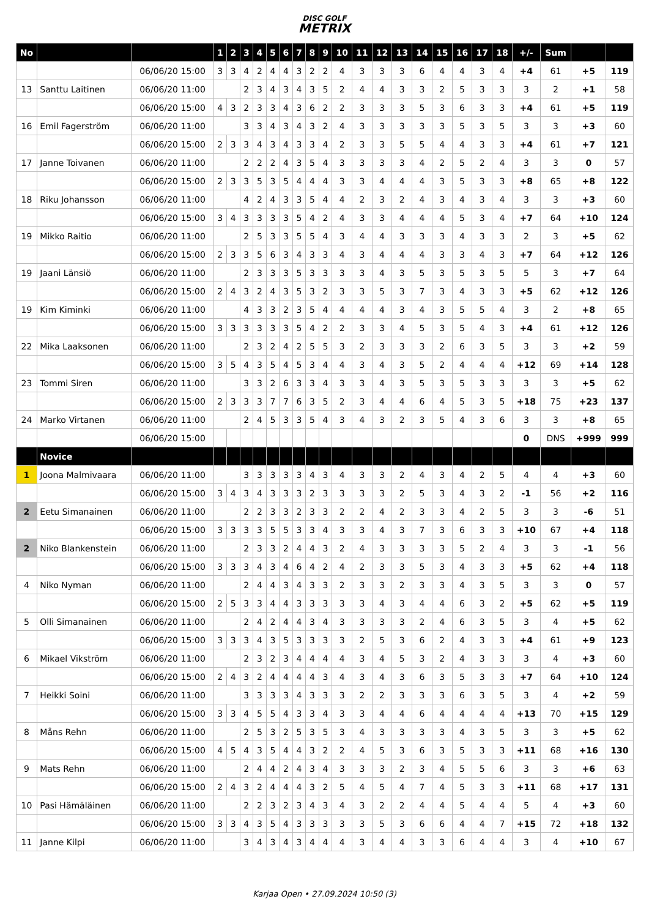DISC GOLF
METRIX
| No | | | 1 | 2 | 3 | 4 | 5 | 6 | 7 | 8 | 9 | 10 | 11 | 12 | 13 | 14 | 15 | 16 | 17 | 18 | +/- | Sum | | |
| --- | --- | --- | --- | --- | --- | --- | --- | --- | --- | --- | --- | --- | --- | --- | --- | --- | --- | --- | --- | --- | --- | --- | --- | --- |
| | | 06/06/20 15:00 | 3 | 3 | 4 | 2 | 4 | 4 | 3 | 2 | 2 | 4 | 3 | 3 | 3 | 6 | 4 | 4 | 3 | 4 | +4 | 61 | +5 | 119 |
| 13 | Santtu Laitinen | 06/06/20 11:00 | | | 2 | 3 | 4 | 3 | 4 | 3 | 5 | 2 | 4 | 4 | 3 | 3 | 2 | 5 | 3 | 3 | 3 | 2 | +1 | 58 |
| | | 06/06/20 15:00 | 4 | 3 | 2 | 3 | 3 | 4 | 3 | 6 | 2 | 2 | 3 | 3 | 3 | 5 | 3 | 6 | 3 | 3 | +4 | 61 | +5 | 119 |
| 16 | Emil Fagerström | 06/06/20 11:00 | | | 3 | 3 | 4 | 3 | 4 | 3 | 2 | 4 | 3 | 3 | 3 | 3 | 3 | 5 | 3 | 5 | 3 | 3 | +3 | 60 |
| | | 06/06/20 15:00 | 2 | 3 | 3 | 4 | 3 | 4 | 3 | 3 | 4 | 2 | 3 | 3 | 5 | 5 | 4 | 4 | 3 | 3 | +4 | 61 | +7 | 121 |
| 17 | Janne Toivanen | 06/06/20 11:00 | | | 2 | 2 | 2 | 4 | 3 | 5 | 4 | 3 | 3 | 3 | 3 | 4 | 2 | 5 | 2 | 4 | 3 | 3 | 0 | 57 |
| | | 06/06/20 15:00 | 2 | 3 | 3 | 5 | 3 | 5 | 4 | 4 | 4 | 3 | 3 | 4 | 4 | 4 | 3 | 5 | 3 | 3 | +8 | 65 | +8 | 122 |
| 18 | Riku Johansson | 06/06/20 11:00 | | | 4 | 2 | 4 | 3 | 3 | 5 | 4 | 4 | 2 | 3 | 2 | 4 | 3 | 4 | 3 | 4 | 3 | 3 | +3 | 60 |
| | | 06/06/20 15:00 | 3 | 4 | 3 | 3 | 3 | 3 | 5 | 4 | 2 | 4 | 3 | 3 | 4 | 4 | 4 | 5 | 3 | 4 | +7 | 64 | +10 | 124 |
| 19 | Mikko Raitio | 06/06/20 11:00 | | | 2 | 5 | 3 | 3 | 5 | 5 | 4 | 3 | 4 | 4 | 3 | 3 | 3 | 4 | 3 | 3 | 2 | 3 | +5 | 62 |
| | | 06/06/20 15:00 | 2 | 3 | 3 | 5 | 6 | 3 | 4 | 3 | 3 | 4 | 3 | 4 | 4 | 4 | 3 | 3 | 4 | 3 | +7 | 64 | +12 | 126 |
| 19 | Jaani Länsiö | 06/06/20 11:00 | | | 2 | 3 | 3 | 3 | 5 | 3 | 3 | 3 | 3 | 4 | 3 | 5 | 3 | 5 | 3 | 5 | 5 | 3 | +7 | 64 |
| | | 06/06/20 15:00 | 2 | 4 | 3 | 2 | 4 | 3 | 5 | 3 | 2 | 3 | 3 | 5 | 3 | 7 | 3 | 4 | 3 | 3 | +5 | 62 | +12 | 126 |
| 19 | Kim Kiminki | 06/06/20 11:00 | | | 4 | 3 | 3 | 2 | 3 | 5 | 4 | 4 | 4 | 4 | 3 | 4 | 3 | 5 | 5 | 4 | 3 | 2 | +8 | 65 |
| | | 06/06/20 15:00 | 3 | 3 | 3 | 3 | 3 | 3 | 5 | 4 | 2 | 2 | 3 | 3 | 4 | 5 | 3 | 5 | 4 | 3 | +4 | 61 | +12 | 126 |
| 22 | Mika Laaksonen | 06/06/20 11:00 | | | 2 | 3 | 2 | 4 | 2 | 5 | 5 | 3 | 2 | 3 | 3 | 3 | 2 | 6 | 3 | 5 | 3 | 3 | +2 | 59 |
| | | 06/06/20 15:00 | 3 | 5 | 4 | 3 | 5 | 4 | 5 | 3 | 4 | 4 | 3 | 4 | 3 | 5 | 2 | 4 | 4 | 4 | +12 | 69 | +14 | 128 |
| 23 | Tommi Siren | 06/06/20 11:00 | | | 3 | 3 | 2 | 6 | 3 | 3 | 4 | 3 | 3 | 4 | 3 | 5 | 3 | 5 | 3 | 3 | 3 | 3 | +5 | 62 |
| | | 06/06/20 15:00 | 2 | 3 | 3 | 3 | 7 | 7 | 6 | 3 | 5 | 2 | 3 | 4 | 4 | 6 | 4 | 5 | 3 | 5 | +18 | 75 | +23 | 137 |
| 24 | Marko Virtanen | 06/06/20 11:00 | | | 2 | 4 | 5 | 3 | 3 | 5 | 4 | 3 | 4 | 3 | 2 | 3 | 5 | 4 | 3 | 6 | 3 | 3 | +8 | 65 |
| | | 06/06/20 15:00 | | | | | | | | | | | | | | | | | | | 0 | DNS | +999 | 999 |
| | Novice | | | | | | | | | | | | | | | | | | | | | | | |
| 1 | Joona Malmivaara | 06/06/20 11:00 | | | 3 | 3 | 3 | 3 | 3 | 4 | 3 | 4 | 3 | 3 | 2 | 4 | 3 | 4 | 2 | 5 | 4 | 4 | +3 | 60 |
| | | 06/06/20 15:00 | 3 | 4 | 3 | 4 | 3 | 3 | 3 | 2 | 3 | 3 | 3 | 3 | 2 | 5 | 3 | 4 | 3 | 2 | -1 | 56 | +2 | 116 |
| 2 | Eetu Simanainen | 06/06/20 11:00 | | | 2 | 2 | 3 | 3 | 2 | 3 | 3 | 2 | 2 | 4 | 2 | 3 | 3 | 4 | 2 | 5 | 3 | 3 | -6 | 51 |
| | | 06/06/20 15:00 | 3 | 3 | 3 | 3 | 5 | 5 | 3 | 3 | 4 | 3 | 3 | 4 | 3 | 7 | 3 | 6 | 3 | 3 | +10 | 67 | +4 | 118 |
| 2 | Niko Blankenstein | 06/06/20 11:00 | | | 2 | 3 | 3 | 2 | 4 | 4 | 3 | 2 | 4 | 3 | 3 | 3 | 3 | 5 | 2 | 4 | 3 | 3 | -1 | 56 |
| | | 06/06/20 15:00 | 3 | 3 | 3 | 4 | 3 | 4 | 6 | 4 | 2 | 4 | 2 | 3 | 3 | 5 | 3 | 4 | 3 | 3 | +5 | 62 | +4 | 118 |
| 4 | Niko Nyman | 06/06/20 11:00 | | | 2 | 4 | 4 | 3 | 4 | 3 | 3 | 2 | 3 | 3 | 2 | 3 | 3 | 4 | 3 | 5 | 3 | 3 | 0 | 57 |
| | | 06/06/20 15:00 | 2 | 5 | 3 | 3 | 4 | 4 | 3 | 3 | 3 | 3 | 3 | 4 | 3 | 4 | 4 | 6 | 3 | 2 | +5 | 62 | +5 | 119 |
| 5 | Olli Simanainen | 06/06/20 11:00 | | | 2 | 4 | 2 | 4 | 4 | 3 | 4 | 3 | 3 | 3 | 3 | 2 | 4 | 6 | 3 | 5 | 3 | 4 | +5 | 62 |
| | | 06/06/20 15:00 | 3 | 3 | 3 | 4 | 3 | 5 | 3 | 3 | 3 | 3 | 2 | 5 | 3 | 6 | 2 | 4 | 3 | 3 | +4 | 61 | +9 | 123 |
| 6 | Mikael Vikström | 06/06/20 11:00 | | | 2 | 3 | 2 | 3 | 4 | 4 | 4 | 4 | 3 | 4 | 5 | 3 | 2 | 4 | 3 | 3 | 3 | 4 | +3 | 60 |
| | | 06/06/20 15:00 | 2 | 4 | 3 | 2 | 4 | 4 | 4 | 4 | 3 | 4 | 3 | 4 | 3 | 6 | 3 | 5 | 3 | 3 | +7 | 64 | +10 | 124 |
| 7 | Heikki Soini | 06/06/20 11:00 | | | 3 | 3 | 3 | 3 | 4 | 3 | 3 | 3 | 2 | 2 | 3 | 3 | 3 | 6 | 3 | 5 | 3 | 4 | +2 | 59 |
| | | 06/06/20 15:00 | 3 | 3 | 4 | 5 | 5 | 4 | 3 | 3 | 4 | 3 | 3 | 4 | 4 | 6 | 4 | 4 | 4 | 4 | +13 | 70 | +15 | 129 |
| 8 | Måns Rehn | 06/06/20 11:00 | | | 2 | 5 | 3 | 2 | 5 | 3 | 5 | 3 | 4 | 3 | 3 | 3 | 3 | 4 | 3 | 5 | 3 | 3 | +5 | 62 |
| | | 06/06/20 15:00 | 4 | 5 | 4 | 3 | 5 | 4 | 4 | 3 | 2 | 2 | 4 | 5 | 3 | 6 | 3 | 5 | 3 | 3 | +11 | 68 | +16 | 130 |
| 9 | Mats Rehn | 06/06/20 11:00 | | | 2 | 4 | 4 | 2 | 4 | 3 | 4 | 3 | 3 | 3 | 2 | 3 | 4 | 5 | 5 | 6 | 3 | 3 | +6 | 63 |
| | | 06/06/20 15:00 | 2 | 4 | 3 | 2 | 4 | 4 | 4 | 3 | 2 | 5 | 4 | 5 | 4 | 7 | 4 | 5 | 3 | 3 | +11 | 68 | +17 | 131 |
| 10 | Pasi Hämäläinen | 06/06/20 11:00 | | | 2 | 2 | 3 | 2 | 3 | 4 | 3 | 4 | 3 | 2 | 2 | 4 | 4 | 5 | 4 | 4 | 5 | 4 | +3 | 60 |
| | | 06/06/20 15:00 | 3 | 3 | 4 | 3 | 5 | 4 | 3 | 3 | 3 | 3 | 3 | 5 | 3 | 6 | 6 | 4 | 4 | 7 | +15 | 72 | +18 | 132 |
| 11 | Janne Kilpi | 06/06/20 11:00 | | | 3 | 4 | 3 | 4 | 3 | 4 | 4 | 4 | 3 | 4 | 4 | 3 | 3 | 6 | 4 | 4 | 3 | 4 | +10 | 67 |
Karjaa Open • 27.09.2024 10:50 (3)